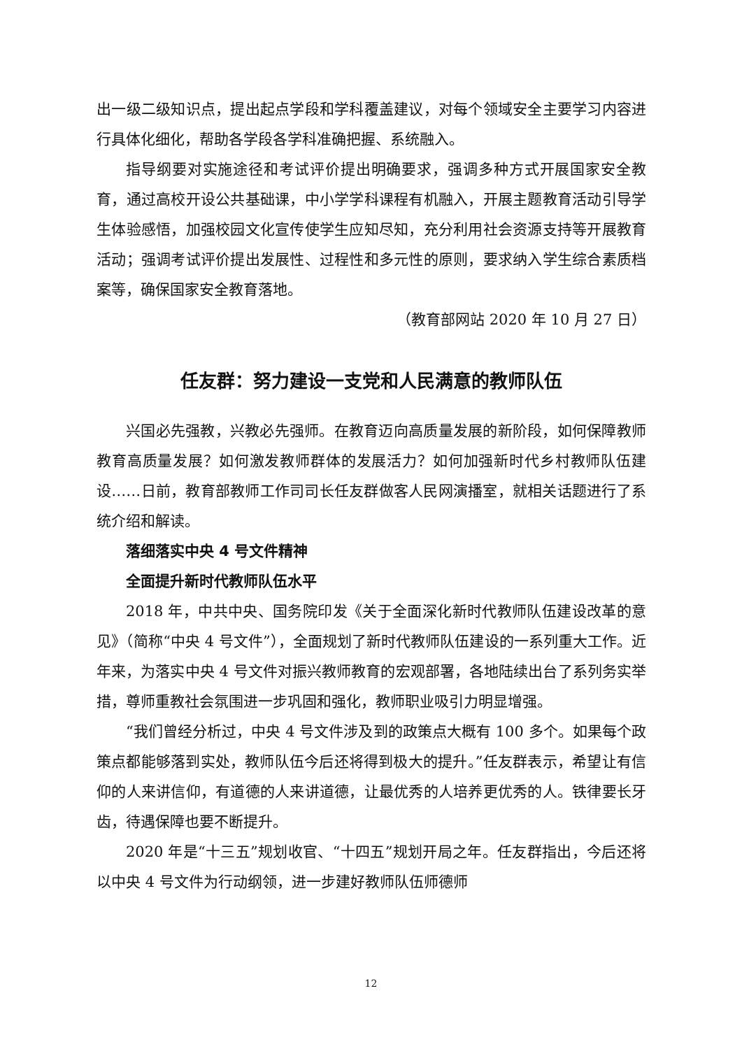出一级二级知识点，提出起点学段和学科覆盖建议，对每个领域安全主要学习内容进行具体化细化，帮助各学段各学科准确把握、系统融入。
指导纲要对实施途径和考试评价提出明确要求，强调多种方式开展国家安全教育，通过高校开设公共基础课，中小学学科课程有机融入，开展主题教育活动引导学生体验感悟，加强校园文化宣传使学生应知尽知，充分利用社会资源支持等开展教育活动；强调考试评价提出发展性、过程性和多元性的原则，要求纳入学生综合素质档案等，确保国家安全教育落地。
（教育部网站 2020 年 10 月 27 日）
任友群：努力建设一支党和人民满意的教师队伍
兴国必先强教，兴教必先强师。在教育迈向高质量发展的新阶段，如何保障教师教育高质量发展？如何激发教师群体的发展活力？如何加强新时代乡村教师队伍建设……日前，教育部教师工作司司长任友群做客人民网演播室，就相关话题进行了系统介绍和解读。
落细落实中央 4 号文件精神
全面提升新时代教师队伍水平
2018 年，中共中央、国务院印发《关于全面深化新时代教师队伍建设改革的意见》（简称“中央 4 号文件”），全面规划了新时代教师队伍建设的一系列重大工作。近年来，为落实中央 4 号文件对振兴教师教育的宏观部署，各地陆续出台了系列务实举措，尊师重教社会氛围进一步巩固和强化，教师职业吸引力明显增强。
“我们曾经分析过，中央 4 号文件涉及到的政策点大概有 100 多个。如果每个政策点都能够落到实处，教师队伍今后还将得到极大的提升。”任友群表示，希望让有信仰的人来讲信仰，有道德的人来讲道德，让最优秀的人培养更优秀的人。铁律要长牙齿，待遇保障也要不断提升。
2020 年是“十三五”规划收官、“十四五”规划开局之年。任友群指出，今后还将以中央 4 号文件为行动纲领，进一步建好教师队伍师德师
12